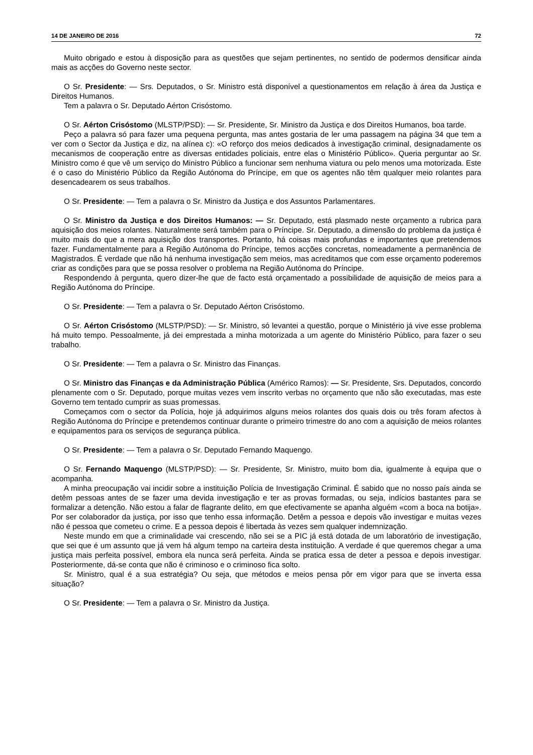14 DE JANEIRO DE 2016 72
Muito obrigado e estou à disposição para as questões que sejam pertinentes, no sentido de podermos densificar ainda mais as acções do Governo neste sector.
O Sr. Presidente: — Srs. Deputados, o Sr. Ministro está disponível a questionamentos em relação à área da Justiça e Direitos Humanos.
Tem a palavra o Sr. Deputado Aérton Crisóstomo.
O Sr. Aérton Crisóstomo (MLSTP/PSD): — Sr. Presidente, Sr. Ministro da Justiça e dos Direitos Humanos, boa tarde.
Peço a palavra só para fazer uma pequena pergunta, mas antes gostaria de ler uma passagem na página 34 que tem a ver com o Sector da Justiça e diz, na alínea c): «O reforço dos meios dedicados à investigação criminal, designadamente os mecanismos de cooperação entre as diversas entidades policiais, entre elas o Ministério Público». Queria perguntar ao Sr. Ministro como é que vê um serviço do Ministro Público a funcionar sem nenhuma viatura ou pelo menos uma motorizada. Este é o caso do Ministério Público da Região Autónoma do Príncipe, em que os agentes não têm qualquer meio rolantes para desencadearem os seus trabalhos.
O Sr. Presidente: — Tem a palavra o Sr. Ministro da Justiça e dos Assuntos Parlamentares.
O Sr. Ministro da Justiça e dos Direitos Humanos: — Sr. Deputado, está plasmado neste orçamento a rubrica para aquisição dos meios rolantes. Naturalmente será também para o Príncipe. Sr. Deputado, a dimensão do problema da justiça é muito mais do que a mera aquisição dos transportes. Portanto, há coisas mais profundas e importantes que pretendemos fazer. Fundamentalmente para a Região Autónoma do Príncipe, temos acções concretas, nomeadamente a permanência de Magistrados. É verdade que não há nenhuma investigação sem meios, mas acreditamos que com esse orçamento poderemos criar as condições para que se possa resolver o problema na Região Autónoma do Príncipe.
Respondendo à pergunta, quero dizer-lhe que de facto está orçamentado a possibilidade de aquisição de meios para a Região Autónoma do Príncipe.
O Sr. Presidente: — Tem a palavra o Sr. Deputado Aérton Crisóstomo.
O Sr. Aérton Crisóstomo (MLSTP/PSD): — Sr. Ministro, só levantei a questão, porque o Ministério já vive esse problema há muito tempo. Pessoalmente, já dei emprestada a minha motorizada a um agente do Ministério Público, para fazer o seu trabalho.
O Sr. Presidente: — Tem a palavra o Sr. Ministro das Finanças.
O Sr. Ministro das Finanças e da Administração Pública (Américo Ramos): — Sr. Presidente, Srs. Deputados, concordo plenamente com o Sr. Deputado, porque muitas vezes vem inscrito verbas no orçamento que não são executadas, mas este Governo tem tentado cumprir as suas promessas.
Começamos com o sector da Polícia, hoje já adquirimos alguns meios rolantes dos quais dois ou três foram afectos à Região Autónoma do Príncipe e pretendemos continuar durante o primeiro trimestre do ano com a aquisição de meios rolantes e equipamentos para os serviços de segurança pública.
O Sr. Presidente: — Tem a palavra o Sr. Deputado Fernando Maquengo.
O Sr. Fernando Maquengo (MLSTP/PSD): — Sr. Presidente, Sr. Ministro, muito bom dia, igualmente à equipa que o acompanha.
A minha preocupação vai incidir sobre a instituição Polícia de Investigação Criminal. É sabido que no nosso país ainda se detêm pessoas antes de se fazer uma devida investigação e ter as provas formadas, ou seja, indícios bastantes para se formalizar a detenção. Não estou a falar de flagrante delito, em que efectivamente se apanha alguém «com a boca na botija». Por ser colaborador da justiça, por isso que tenho essa informação. Detêm a pessoa e depois vão investigar e muitas vezes não é pessoa que cometeu o crime. E a pessoa depois é libertada às vezes sem qualquer indemnização.
Neste mundo em que a criminalidade vai crescendo, não sei se a PIC já está dotada de um laboratório de investigação, que sei que é um assunto que já vem há algum tempo na carteira desta instituição. A verdade é que queremos chegar a uma justiça mais perfeita possível, embora ela nunca será perfeita. Ainda se pratica essa de deter a pessoa e depois investigar. Posteriormente, dá-se conta que não é criminoso e o criminoso fica solto.
Sr. Ministro, qual é a sua estratégia? Ou seja, que métodos e meios pensa pôr em vigor para que se inverta essa situação?
O Sr. Presidente: — Tem a palavra o Sr. Ministro da Justiça.